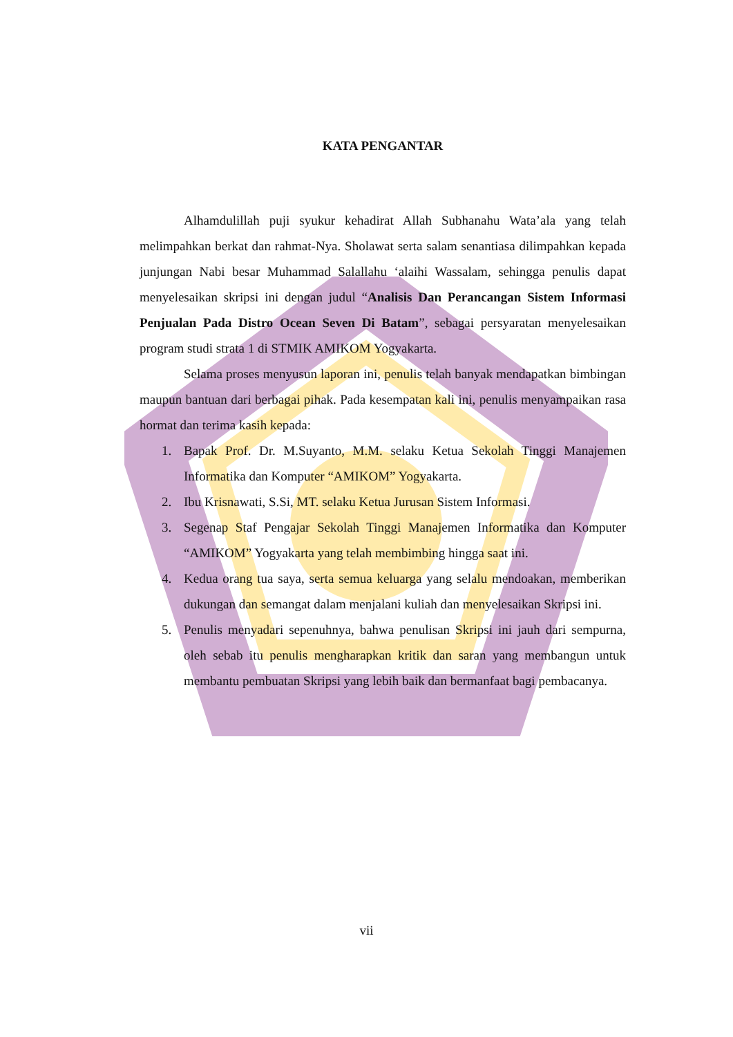KATA PENGANTAR
Alhamdulillah puji syukur kehadirat Allah Subhanahu Wata’ala yang telah melimpahkan berkat dan rahmat-Nya. Sholawat serta salam senantiasa dilimpahkan kepada junjungan Nabi besar Muhammad Salallahu ‘alaihi Wassalam, sehingga penulis dapat menyelesaikan skripsi ini dengan judul “Analisis Dan Perancangan Sistem Informasi Penjualan Pada Distro Ocean Seven Di Batam”, sebagai persyaratan menyelesaikan program studi strata 1 di STMIK AMIKOM Yogyakarta.
Selama proses menyusun laporan ini, penulis telah banyak mendapatkan bimbingan maupun bantuan dari berbagai pihak. Pada kesempatan kali ini, penulis menyampaikan rasa hormat dan terima kasih kepada:
1. Bapak Prof. Dr. M.Suyanto, M.M. selaku Ketua Sekolah Tinggi Manajemen Informatika dan Komputer “AMIKOM” Yogyakarta.
2. Ibu Krisnawati, S.Si, MT. selaku Ketua Jurusan Sistem Informasi.
3. Segenap Staf Pengajar Sekolah Tinggi Manajemen Informatika dan Komputer “AMIKOM” Yogyakarta yang telah membimbing hingga saat ini.
4. Kedua orang tua saya, serta semua keluarga yang selalu mendoakan, memberikan dukungan dan semangat dalam menjalani kuliah dan menyelesaikan Skripsi ini.
5. Penulis menyadari sepenuhnya, bahwa penulisan Skripsi ini jauh dari sempurna, oleh sebab itu penulis mengharapkan kritik dan saran yang membangun untuk membantu pembuatan Skripsi yang lebih baik dan bermanfaat bagi pembacanya.
vii